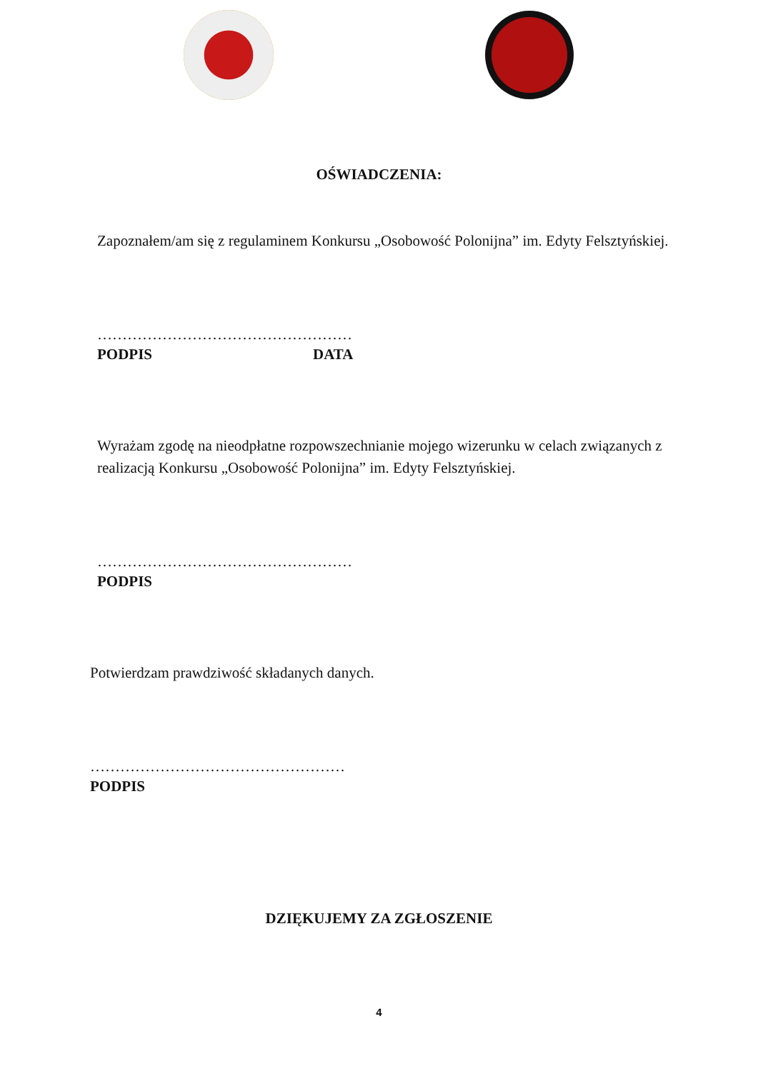OŚWIADCZENIA:
Zapoznałem/am się z regulaminem Konkursu „Osobowość Polonijna” im. Edyty Felsztyńskiej.
……………………………………………
PODPIS DATA
Wyrażam zgodę na nieodpłatne rozpowszechnianie mojego wizerunku w celach związanych z realizacją Konkursu „Osobowość Polonijna” im. Edyty Felsztyńskiej.
……………………………………………
PODPIS
Potwierdzam prawdziwość składanych danych.
……………………………………………
PODPIS
DZIĘKUJEMY ZA ZGŁOSZENIE
4